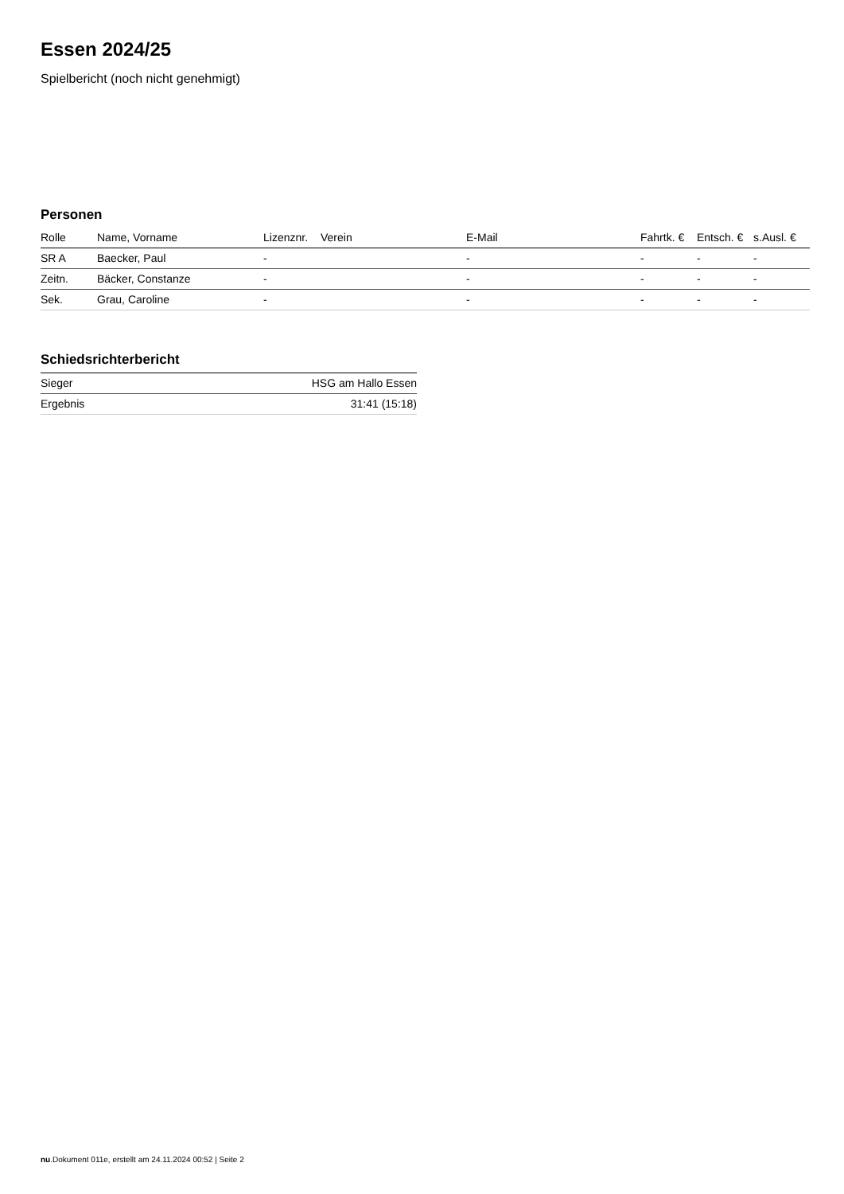Essen 2024/25
Spielbericht (noch nicht genehmigt)
Personen
| Rolle | Name, Vorname | Lizenznr. | Verein | E-Mail | Fahrtk. € | Entsch. € | s.Ausl. € |
| --- | --- | --- | --- | --- | --- | --- | --- |
| SR A | Baecker, Paul | - | | - | - | - | - |
| Zeitn. | Bäcker, Constanze | - | | - | - | - | - |
| Sek. | Grau, Caroline | - | | - | - | - | - |
Schiedsrichterbericht
| Sieger | HSG am Hallo Essen |
| Ergebnis | 31:41 (15:18) |
nu.Dokument 011e, erstellt am 24.11.2024 00:52 | Seite 2